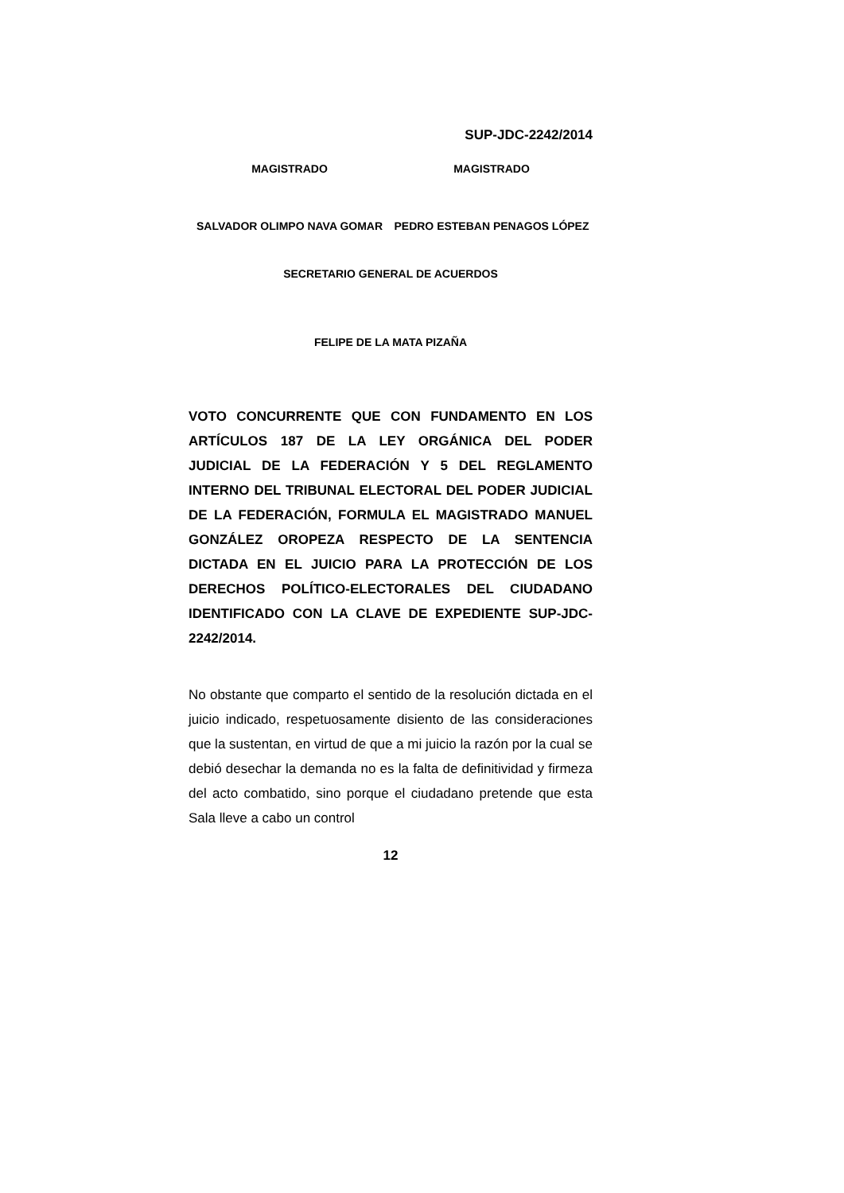SUP-JDC-2242/2014
MAGISTRADO MAGISTRADO
SALVADOR OLIMPO NAVA GOMAR PEDRO ESTEBAN PENAGOS LÓPEZ
SECRETARIO GENERAL DE ACUERDOS
FELIPE DE LA MATA PIZAÑA
VOTO CONCURRENTE QUE CON FUNDAMENTO EN LOS ARTÍCULOS 187 DE LA LEY ORGÁNICA DEL PODER JUDICIAL DE LA FEDERACIÓN Y 5 DEL REGLAMENTO INTERNO DEL TRIBUNAL ELECTORAL DEL PODER JUDICIAL DE LA FEDERACIÓN, FORMULA EL MAGISTRADO MANUEL GONZÁLEZ OROPEZA RESPECTO DE LA SENTENCIA DICTADA EN EL JUICIO PARA LA PROTECCIÓN DE LOS DERECHOS POLÍTICO-ELECTORALES DEL CIUDADANO IDENTIFICADO CON LA CLAVE DE EXPEDIENTE SUP-JDC-2242/2014.
No obstante que comparto el sentido de la resolución dictada en el juicio indicado, respetuosamente disiento de las consideraciones que la sustentan, en virtud de que a mi juicio la razón por la cual se debió desechar la demanda no es la falta de definitividad y firmeza del acto combatido, sino porque el ciudadano pretende que esta Sala lleve a cabo un control
12